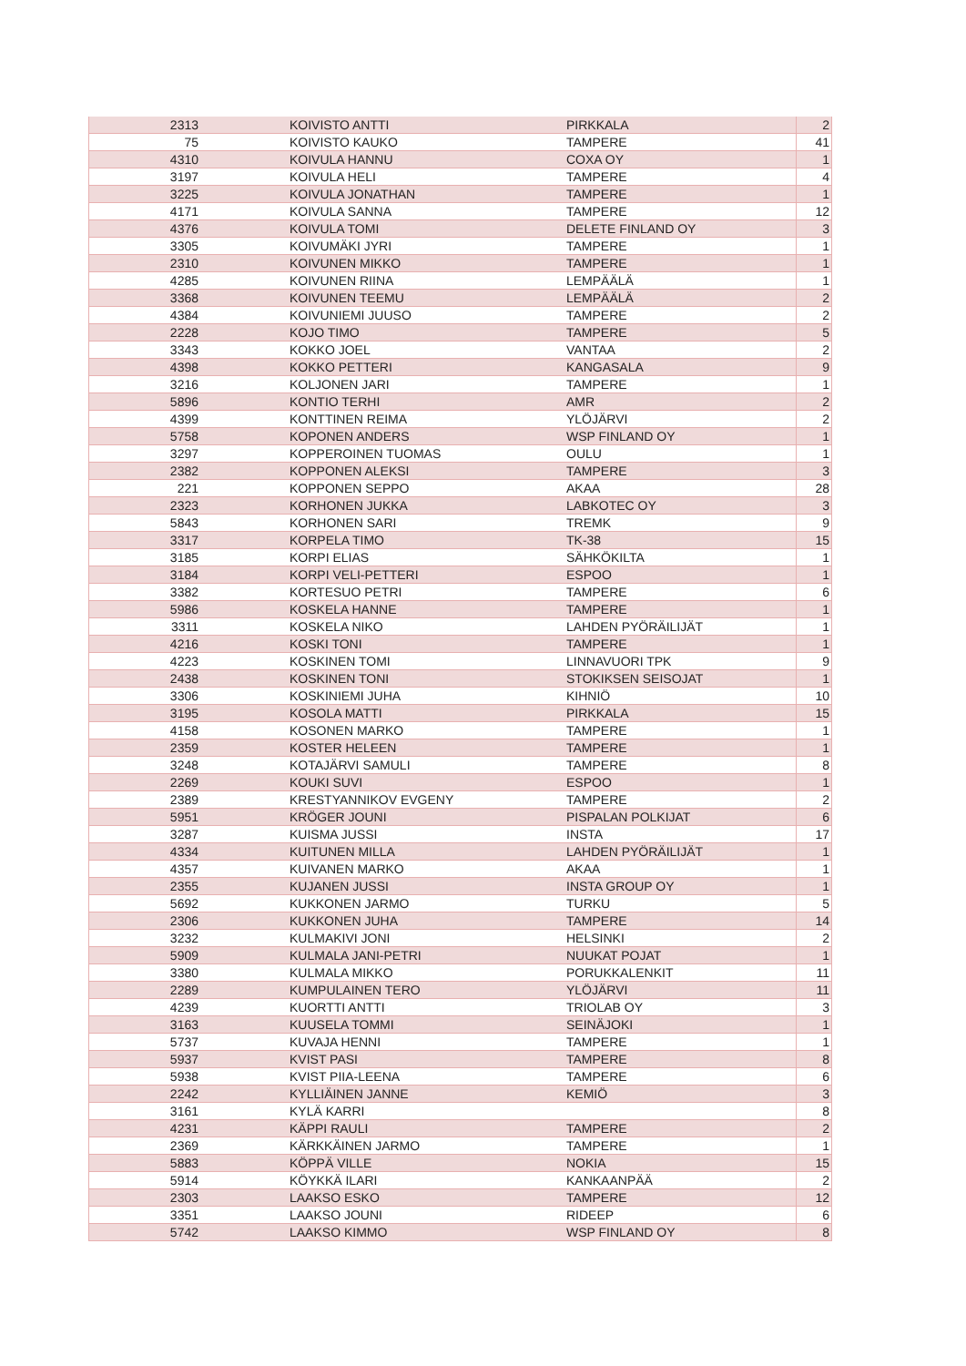| 2313 | KOIVISTO ANTTI | PIRKKALA | 2 |
| 75 | KOIVISTO KAUKO | TAMPERE | 41 |
| 4310 | KOIVULA HANNU | COXA OY | 1 |
| 3197 | KOIVULA HELI | TAMPERE | 4 |
| 3225 | KOIVULA JONATHAN | TAMPERE | 1 |
| 4171 | KOIVULA SANNA | TAMPERE | 12 |
| 4376 | KOIVULA TOMI | DELETE FINLAND OY | 3 |
| 3305 | KOIVUMÄKI JYRI | TAMPERE | 1 |
| 2310 | KOIVUNEN MIKKO | TAMPERE | 1 |
| 4285 | KOIVUNEN RIINA | LEMPÄÄLÄ | 1 |
| 3368 | KOIVUNEN TEEMU | LEMPÄÄLÄ | 2 |
| 4384 | KOIVUNIEMI JUUSO | TAMPERE | 2 |
| 2228 | KOJO TIMO | TAMPERE | 5 |
| 3343 | KOKKO JOEL | VANTAA | 2 |
| 4398 | KOKKO PETTERI | KANGASALA | 9 |
| 3216 | KOLJONEN JARI | TAMPERE | 1 |
| 5896 | KONTIO TERHI | AMR | 2 |
| 4399 | KONTTINEN REIMA | YLÖJÄRVI | 2 |
| 5758 | KOPONEN ANDERS | WSP FINLAND OY | 1 |
| 3297 | KOPPEROINEN TUOMAS | OULU | 1 |
| 2382 | KOPPONEN ALEKSI | TAMPERE | 3 |
| 221 | KOPPONEN SEPPO | AKAA | 28 |
| 2323 | KORHONEN JUKKA | LABKOTEC OY | 3 |
| 5843 | KORHONEN SARI | TREMK | 9 |
| 3317 | KORPELA TIMO | TK-38 | 15 |
| 3185 | KORPI ELIAS | SÄHKÖKILTA | 1 |
| 3184 | KORPI VELI-PETTERI | ESPOO | 1 |
| 3382 | KORTESUO PETRI | TAMPERE | 6 |
| 5986 | KOSKELA HANNE | TAMPERE | 1 |
| 3311 | KOSKELA NIKO | LAHDEN PYÖRÄILIJÄT | 1 |
| 4216 | KOSKI TONI | TAMPERE | 1 |
| 4223 | KOSKINEN TOMI | LINNAVUORI TPK | 9 |
| 2438 | KOSKINEN TONI | STOKIKSEN SEISOJAT | 1 |
| 3306 | KOSKINIEMI JUHA | KIHNIÖ | 10 |
| 3195 | KOSOLA MATTI | PIRKKALA | 15 |
| 4158 | KOSONEN MARKO | TAMPERE | 1 |
| 2359 | KOSTER HELEEN | TAMPERE | 1 |
| 3248 | KOTAJÄRVI SAMULI | TAMPERE | 8 |
| 2269 | KOUKI SUVI | ESPOO | 1 |
| 2389 | KRESTYANNIKOV EVGENY | TAMPERE | 2 |
| 5951 | KRÖGER JOUNI | PISPALAN POLKIJAT | 6 |
| 3287 | KUISMA JUSSI | INSTA | 17 |
| 4334 | KUITUNEN MILLA | LAHDEN PYÖRÄILIJÄT | 1 |
| 4357 | KUIVANEN MARKO | AKAA | 1 |
| 2355 | KUJANEN JUSSI | INSTA GROUP OY | 1 |
| 5692 | KUKKONEN JARMO | TURKU | 5 |
| 2306 | KUKKONEN JUHA | TAMPERE | 14 |
| 3232 | KULMAKIVI JONI | HELSINKI | 2 |
| 5909 | KULMALA JANI-PETRI | NUUKAT POJAT | 1 |
| 3380 | KULMALA MIKKO | PORUKKALENKIT | 11 |
| 2289 | KUMPULAINEN TERO | YLÖJÄRVI | 11 |
| 4239 | KUORTTI ANTTI | TRIOLAB OY | 3 |
| 3163 | KUUSELA TOMMI | SEINÄJOKI | 1 |
| 5737 | KUVAJA HENNI | TAMPERE | 1 |
| 5937 | KVIST PASI | TAMPERE | 8 |
| 5938 | KVIST PIIA-LEENA | TAMPERE | 6 |
| 2242 | KYLLIÄINEN JANNE | KEMIÖ | 3 |
| 3161 | KYLÄ KARRI | | 8 |
| 4231 | KÄPPI RAULI | TAMPERE | 2 |
| 2369 | KÄRKKÄINEN JARMO | TAMPERE | 1 |
| 5883 | KÖPPÄ VILLE | NOKIA | 15 |
| 5914 | KÖYKKÄ ILARI | KANKAANPÄÄ | 2 |
| 2303 | LAAKSO ESKO | TAMPERE | 12 |
| 3351 | LAAKSO JOUNI | RIDEEP | 6 |
| 5742 | LAAKSO KIMMO | WSP FINLAND OY | 8 |